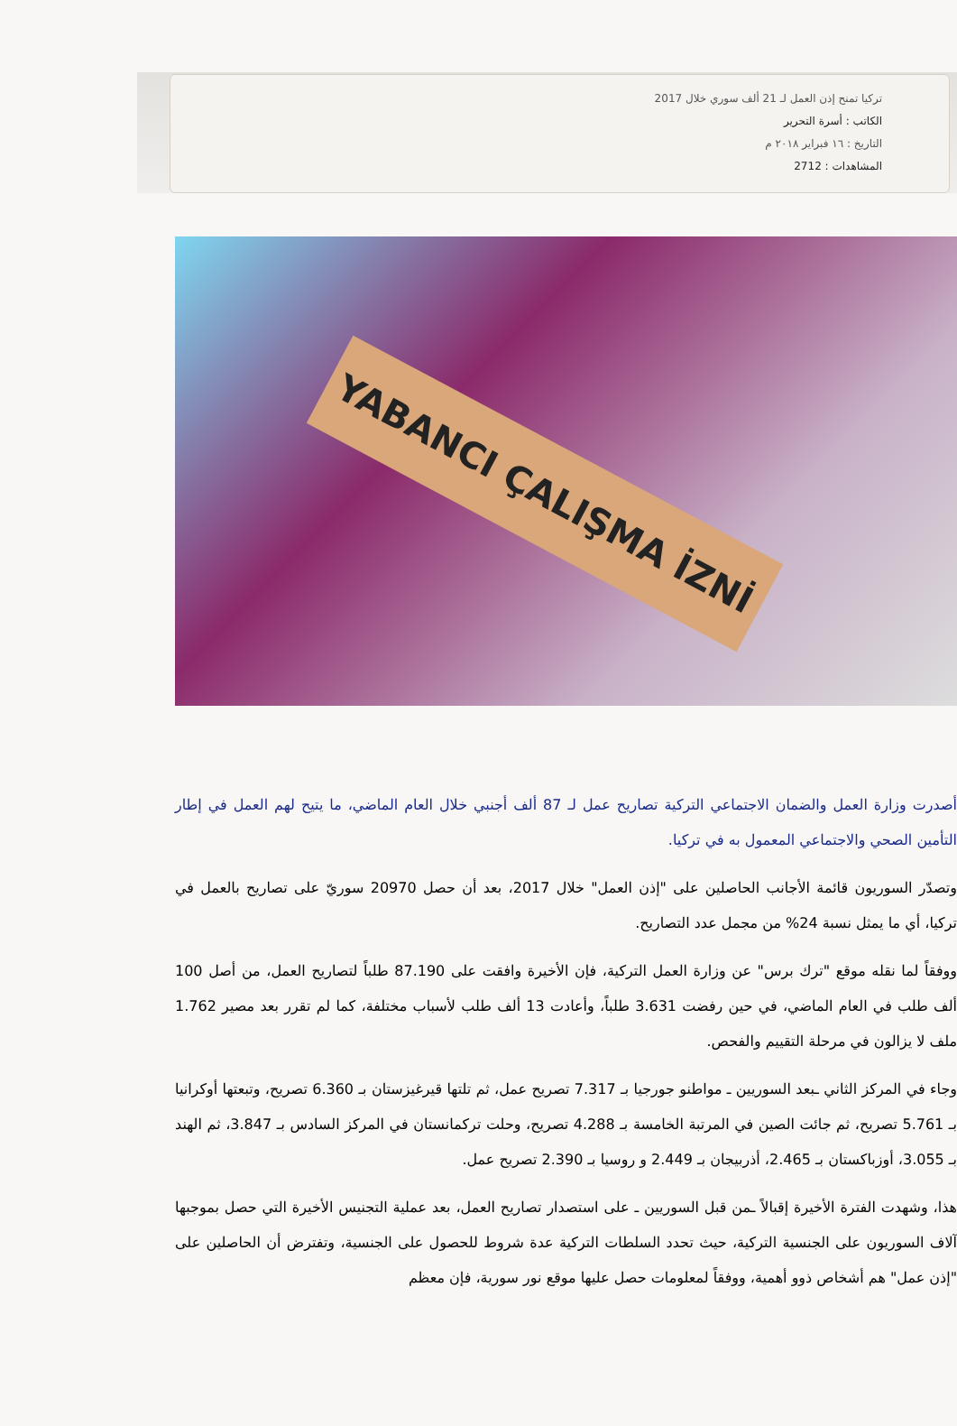تركيا تمنح إذن العمل لـ 21 ألف سوري خلال 2017
الكاتب : أسرة التحرير
التاريخ : ١٦ فبراير ٢٠١٨ م
المشاهدات : 2712
YABANCI ÇALIŞMA İZNİ
أصدرت وزارة العمل والضمان الاجتماعي التركية تصاريح عمل لـ 87 ألف أجنبي خلال العام الماضي، ما يتيح لهم العمل في إطار التأمين الصحي والاجتماعي المعمول به في تركيا.
وتصدّر السوريون قائمة الأجانب الحاصلين على "إذن العمل" خلال 2017، بعد أن حصل 20970 سوريّ على تصاريح بالعمل في تركيا، أي ما يمثل نسبة 24% من مجمل عدد التصاريح.
ووفقاً لما نقله موقع "ترك برس" عن وزارة العمل التركية، فإن الأخيرة وافقت على 87.190 طلباً لتصاريح العمل، من أصل 100 ألف طلب في العام الماضي، في حين رفضت 3.631 طلباً، وأعادت 13 ألف طلب لأسباب مختلفة، كما لم تقرر بعد مصير 1.762 ملف لا يزالون في مرحلة التقييم والفحص.
وجاء في المركز الثاني ـبعد السوريين ـ مواطنو جورجيا بـ 7.317 تصريح عمل، ثم تلتها قيرغيزستان بـ 6.360 تصريح، وتبعتها أوكرانيا بـ 5.761 تصريح، ثم جائت الصين في المرتبة الخامسة بـ 4.288 تصريح، وحلت تركمانستان في المركز السادس بـ 3.847، ثم الهند بـ 3.055، أوزباكستان بـ 2.465، أذربيجان بـ 2.449 و روسيا بـ 2.390 تصريح عمل.
هذا، وشهدت الفترة الأخيرة إقبالاً ـمن قبل السوريين ـ على استصدار تصاريح العمل، بعد عملية التجنيس الأخيرة التي حصل بموجبها آلاف السوريون على الجنسية التركية، حيث تحدد السلطات التركية عدة شروط للحصول على الجنسية، وتفترض أن الحاصلين على "إذن عمل" هم أشخاص ذوو أهمية، ووفقاً لمعلومات حصل عليها موقع نور سورية، فإن معظم